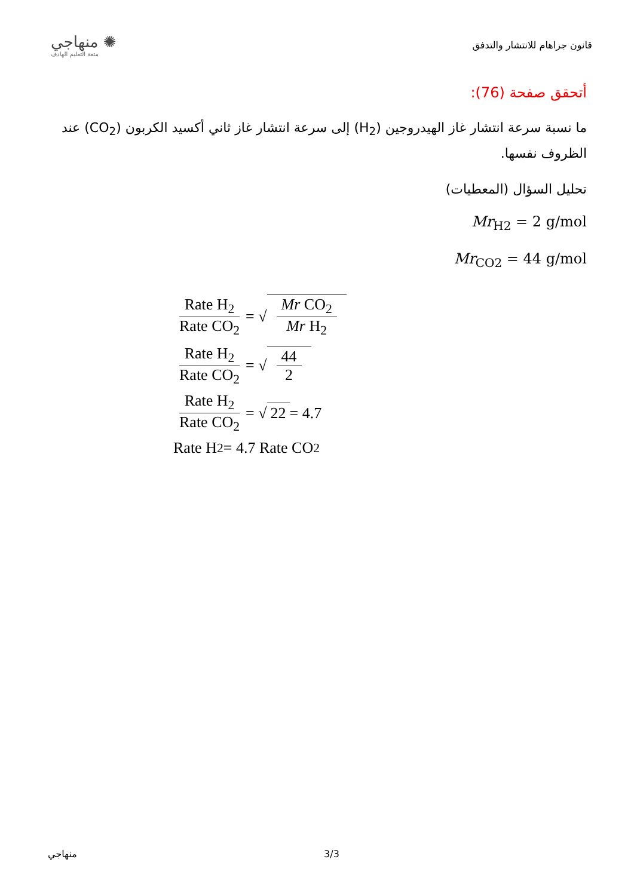قانون جراهام للانتشار والتدفق
✺ منهاجي
متعة التعليم الهادف
أتحقق صفحة (76):
ما نسبة سرعة انتشار غاز الهيدروجين (H<sub>2</sub>) إلى سرعة انتشار غاز ثاني أكسيد الكربون (CO<sub>2</sub>) عند الظروف نفسها.
تحليل السؤال (المعطيات)
Mr<sub>H2</sub> = 2 g/mol
Mr<sub>CO2</sub> = 44 g/mol
Rate H<sub>2</sub> Rate CO<sub>2</sub> = √ Mr CO<sub>2</sub> Mr H<sub>2</sub>
Rate H<sub>2</sub> Rate CO<sub>2</sub> = √ 44 2
Rate H<sub>2</sub> Rate CO<sub>2</sub> = √ 22 = 4.7
Rate H<sub>2</sub> = 4.7 Rate CO<sub>2</sub>
منهاجي 3/3